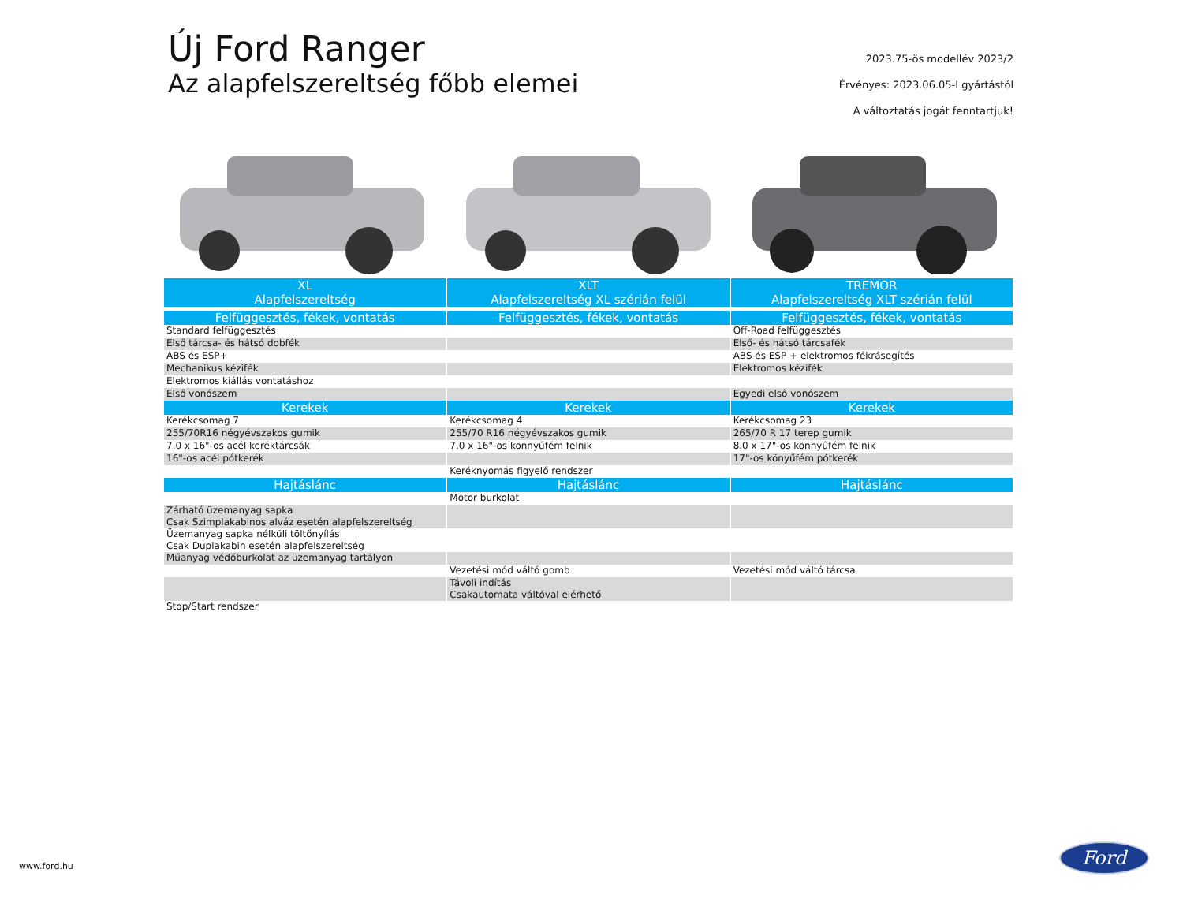Új Ford Ranger
Az alapfelszereltség főbb elemei
2023.75-ös modellév 2023/2
Érvényes: 2023.06.05-I gyártástól
A változtatás jogát fenntartjuk!
| XL | XLT | TREMOR |
| --- | --- | --- |
| Alapfelszereltség | Alapfelszereltség XL szérián felül | Alapfelszereltség XLT szérián felül |
| Felfüggesztés, fékek, vontatás | Felfüggesztés, fékek, vontatás | Felfüggesztés, fékek, vontatás |
| Standard felfüggesztés | | Off-Road felfüggesztés |
| Első tárcsa- és hátsó dobfék | | Első- és hátsó tárcsafék |
| ABS és ESP+ | | ABS és ESP + elektromos fékrásegítés |
| Mechanikus kézifék | | Elektromos kézifék |
| Elektromos kiállás vontatáshoz | | |
| Első vonószem | | Egyedi első vonószem |
| Kerekek | Kerekek | Kerekek |
| Kerékcsomag 7 | Kerékcsomag 4 | Kerékcsomag 23 |
| 255/70R16 négyévszakos gumik | 255/70 R16 négyévszakos gumik | 265/70 R 17 terep gumik |
| 7.0 x 16"-os acél keréktárcsák | 7.0 x 16"-os könnyűfém felnik | 8.0 x 17"-os könnyűfém felnik |
| 16"-os acél pótkerék | | 17"-os könyűfém pótkerék |
| | Keréknyomás figyelő rendszer | |
| Hajtáslánc | Hajtáslánc | Hajtáslánc |
| | Motor burkolat | |
| Zárható üzemanyag sapka Csak Szimplakabinos alváz esetén alapfelszereltség | | |
| Üzemanyag sapka nélküli töltőnyílás Csak Duplakabin esetén alapfelszereltség | | |
| Műanyag védőburkolat az üzemanyag tartályon | | |
| | Vezetési mód váltó gomb | Vezetési mód váltó tárcsa |
| | Távoli indítás Csakautomata váltóval elérhető | |
| Stop/Start rendszer | | |
www.ford.hu
Ford